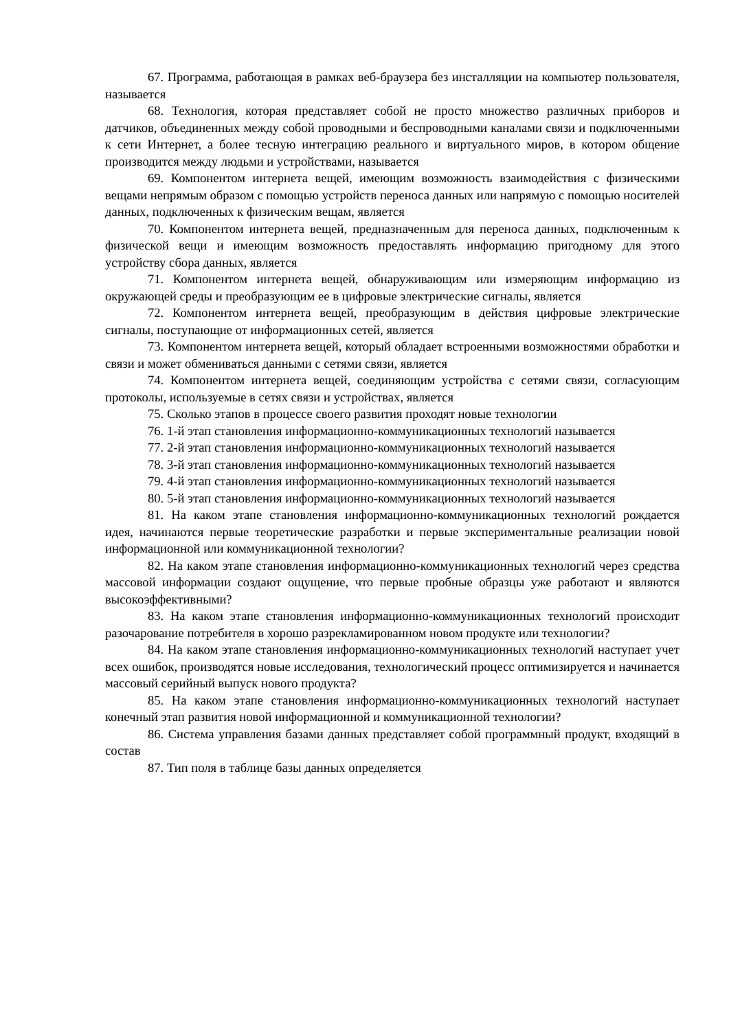67. Программа, работающая в рамках веб-браузера без инсталляции на компьютер пользователя, называется
68. Технология, которая представляет собой не просто множество различных приборов и датчиков, объединенных между собой проводными и беспроводными каналами связи и подключенными к сети Интернет, а более тесную интеграцию реального и виртуального миров, в котором общение производится между людьми и устройствами, называется
69. Компонентом интернета вещей, имеющим возможность взаимодействия с физическими вещами непрямым образом с помощью устройств переноса данных или напрямую с помощью носителей данных, подключенных к физическим вещам, является
70. Компонентом интернета вещей, предназначенным для переноса данных, подключенным к физической вещи и имеющим возможность предоставлять информацию пригодному для этого устройству сбора данных, является
71. Компонентом интернета вещей, обнаруживающим или измеряющим информацию из окружающей среды и преобразующим ее в цифровые электрические сигналы, является
72. Компонентом интернета вещей, преобразующим в действия цифровые электрические сигналы, поступающие от информационных сетей, является
73. Компонентом интернета вещей, который обладает встроенными возможностями обработки и связи и может обмениваться данными с сетями связи, является
74. Компонентом интернета вещей, соединяющим устройства с сетями связи, согласующим протоколы, используемые в сетях связи и устройствах, является
75. Сколько этапов в процессе своего развития проходят новые технологии
76. 1-й этап становления информационно-коммуникационных технологий называется
77. 2-й этап становления информационно-коммуникационных технологий называется
78. 3-й этап становления информационно-коммуникационных технологий называется
79. 4-й этап становления информационно-коммуникационных технологий называется
80. 5-й этап становления информационно-коммуникационных технологий называется
81. На каком этапе становления информационно-коммуникационных технологий рождается идея, начинаются первые теоретические разработки и первые экспериментальные реализации новой информационной или коммуникационной технологии?
82. На каком этапе становления информационно-коммуникационных технологий через средства массовой информации создают ощущение, что первые пробные образцы уже работают и являются высокоэффективными?
83. На каком этапе становления информационно-коммуникационных технологий происходит разочарование потребителя в хорошо разрекламированном новом продукте или технологии?
84. На каком этапе становления информационно-коммуникационных технологий наступает учет всех ошибок, производятся новые исследования, технологический процесс оптимизируется и начинается массовый серийный выпуск нового продукта?
85. На каком этапе становления информационно-коммуникационных технологий наступает конечный этап развития новой информационной и коммуникационной технологии?
86. Система управления базами данных представляет собой программный продукт, входящий в состав
87. Тип поля в таблице базы данных определяется